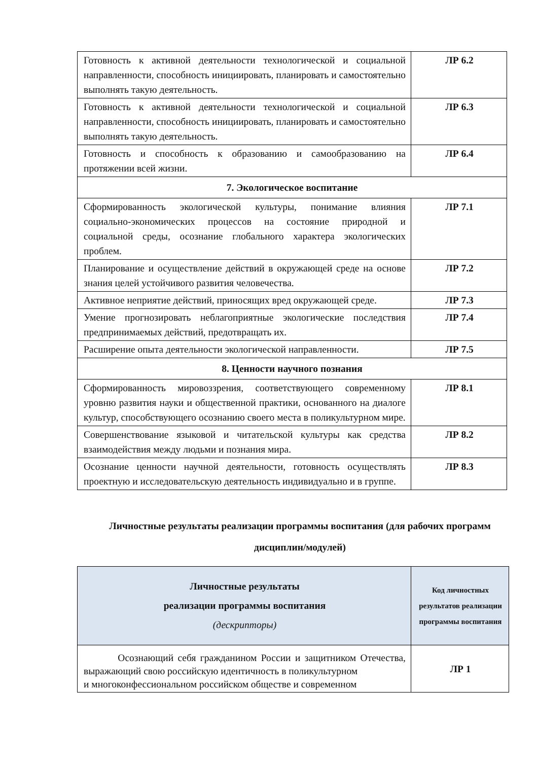| Готовность к активной деятельности технологической и социальной направленности, способность инициировать, планировать и самостоятельно выполнять такую деятельность. | ЛР 6.2 |
| Готовность к активной деятельности технологической и социальной направленности, способность инициировать, планировать и самостоятельно выполнять такую деятельность. | ЛР 6.3 |
| Готовность и способность к образованию и самообразованию на протяжении всей жизни. | ЛР 6.4 |
| 7. Экологическое воспитание | |
| Сформированность экологической культуры, понимание влияния социально-экономических процессов на состояние природной и социальной среды, осознание глобального характера экологических проблем. | ЛР 7.1 |
| Планирование и осуществление действий в окружающей среде на основе знания целей устойчивого развития человечества. | ЛР 7.2 |
| Активное неприятие действий, приносящих вред окружающей среде. | ЛР 7.3 |
| Умение прогнозировать неблагоприятные экологические последствия предпринимаемых действий, предотвращать их. | ЛР 7.4 |
| Расширение опыта деятельности экологической направленности. | ЛР 7.5 |
| 8. Ценности научного познания | |
| Сформированность мировоззрения, соответствующего современному уровню развития науки и общественной практики, основанного на диалоге культур, способствующего осознанию своего места в поликультурном мире. | ЛР 8.1 |
| Совершенствование языковой и читательской культуры как средства взаимодействия между людьми и познания мира. | ЛР 8.2 |
| Осознание ценности научной деятельности, готовность осуществлять проектную и исследовательскую деятельность индивидуально и в группе. | ЛР 8.3 |
Личностные результаты реализации программы воспитания (для рабочих программ дисциплин/модулей)
| Личностные результаты реализации программы воспитания (дескрипторы) | Код личностных результатов реализации программы воспитания |
| --- | --- |
| Осознающий себя гражданином России и защитником Отечества, выражающий свою российскую идентичность в поликультурном и многоконфессиональном российском обществе и современном | ЛР 1 |